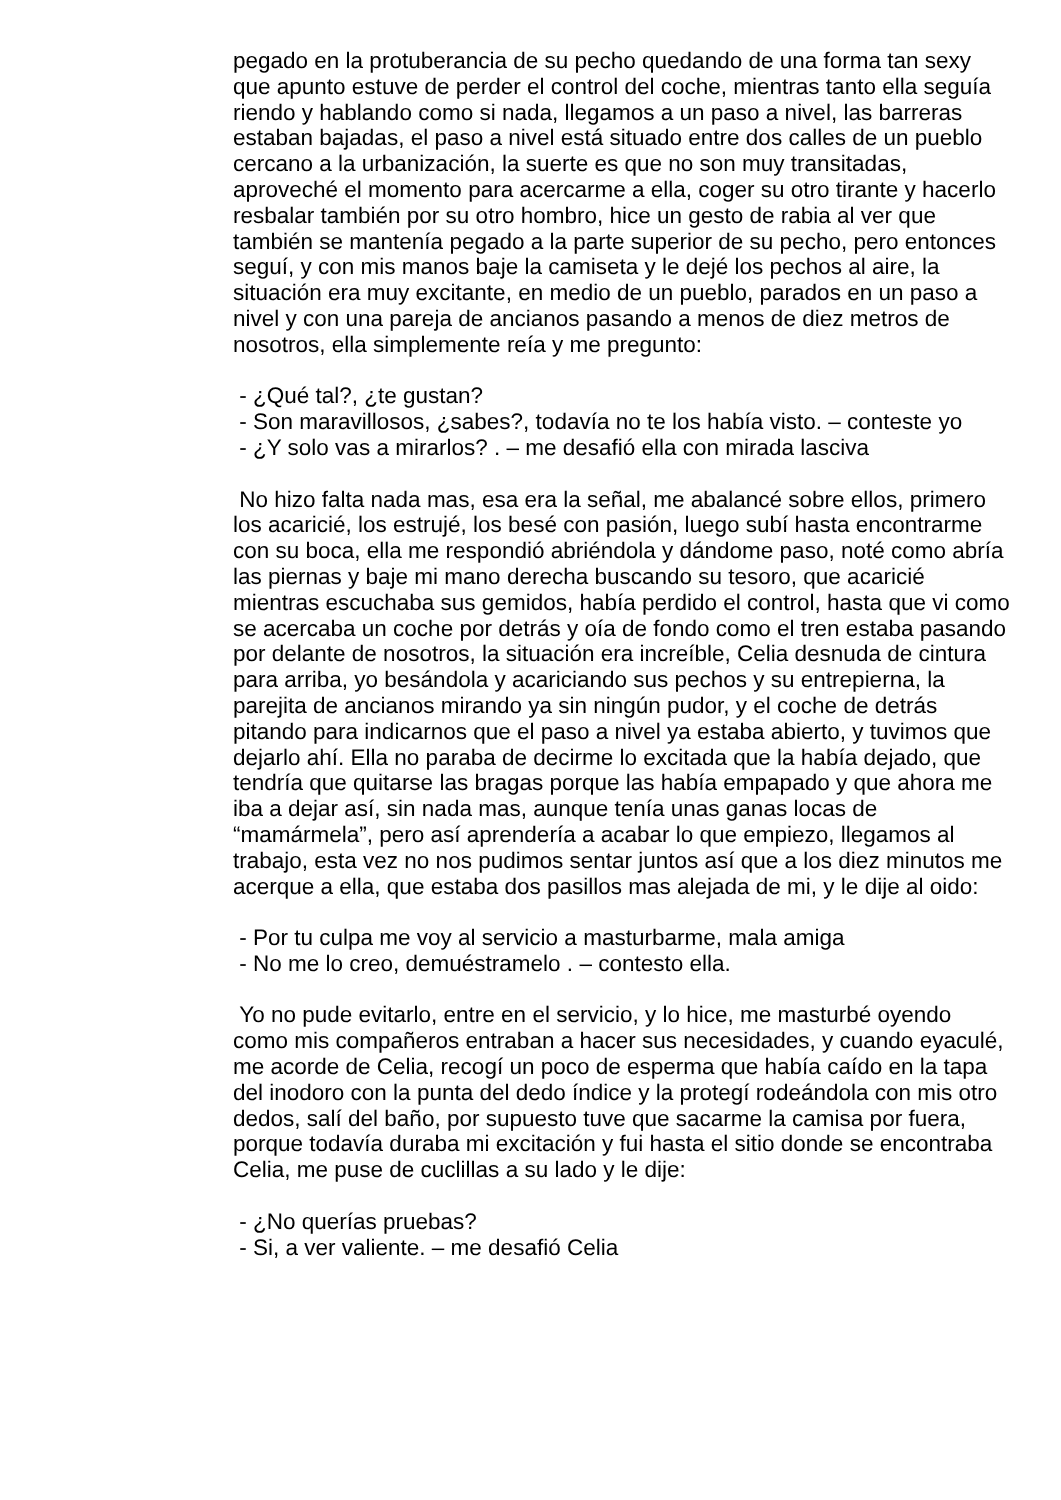pegado en la protuberancia de su pecho quedando de una forma tan sexy que apunto estuve de perder el control del coche, mientras tanto ella seguía riendo y hablando como si nada, llegamos a un paso a nivel, las barreras estaban bajadas, el paso a nivel está situado entre dos calles de un pueblo cercano a la urbanización, la suerte es que no son muy transitadas, aproveché el momento para acercarme a ella, coger su otro tirante y hacerlo resbalar también por su otro hombro, hice un gesto de rabia al ver que también se mantenía pegado a la parte superior de su pecho, pero entonces seguí, y con mis manos baje la camiseta y le dejé los pechos al aire, la situación era muy excitante, en medio de un pueblo, parados en un paso a nivel y con una pareja de ancianos pasando a menos de diez metros de nosotros, ella simplemente reía y me pregunto:
- ¿Qué tal?, ¿te gustan?
- Son maravillosos, ¿sabes?, todavía no te los había visto. – conteste yo
- ¿Y solo vas a mirarlos? . – me desafió ella con mirada lasciva
No hizo falta nada mas, esa era la señal, me abalancé sobre ellos, primero los acaricié, los estrujé, los besé con pasión, luego subí hasta encontrarme con su boca, ella me respondió abriéndola y dándome paso, noté como abría las piernas y baje mi mano derecha buscando su tesoro, que acaricié mientras escuchaba sus gemidos, había perdido el control, hasta que vi como se acercaba un coche por detrás y oía de fondo como el tren estaba pasando por delante de nosotros, la situación era increíble, Celia desnuda de cintura para arriba, yo besándola y acariciando sus pechos y su entrepierna, la parejita de ancianos mirando ya sin ningún pudor, y el coche de detrás pitando para indicarnos que el paso a nivel ya estaba abierto, y tuvimos que dejarlo ahí. Ella no paraba de decirme lo excitada que la había dejado, que tendría que quitarse las bragas porque las había empapado y que ahora me iba a dejar así, sin nada mas, aunque tenía unas ganas locas de “mamármela”, pero así aprendería a acabar lo que empiezo, llegamos al trabajo, esta vez no nos pudimos sentar juntos así que a los diez minutos me acerque a ella, que estaba dos pasillos mas alejada de mi, y le dije al oido:
- Por tu culpa me voy al servicio a masturbarme, mala amiga
- No me lo creo, demuéstramelo . – contesto ella.
Yo no pude evitarlo, entre en el servicio, y lo hice, me masturbé oyendo como mis compañeros entraban a hacer sus necesidades, y cuando eyaculé, me acorde de Celia, recogí un poco de esperma que había caído en la tapa del inodoro con la punta del dedo índice y la protegí rodeándola con mis otro dedos, salí del baño, por supuesto tuve que sacarme la camisa por fuera, porque todavía duraba mi excitación y fui hasta el sitio donde se encontraba Celia, me puse de cuclillas a su lado y le dije:
- ¿No querías pruebas?
- Si, a ver valiente. – me desafió Celia